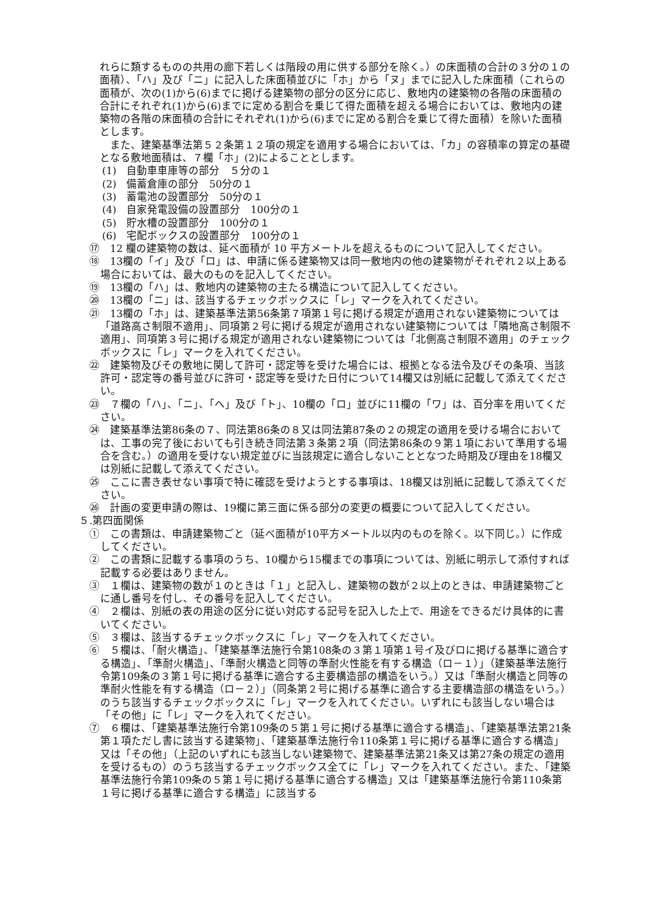れらに類するものの共用の廊下若しくは階段の用に供する部分を除く。）の床面積の合計の３分の１の面積）、「ハ」及び「ニ」に記入した床面積並びに「ホ」から「ヌ」までに記入した床面積（これらの面積が、次の(1)から(6)までに掲げる建築物の部分の区分に応じ、敷地内の建築物の各階の床面積の合計にそれぞれ(1)から(6)までに定める割合を乗じて得た面積を超える場合においては、敷地内の建築物の各階の床面積の合計にそれぞれ(1)から(6)までに定める割合を乗じて得た面積）を除いた面積とします。
また、建築基準法第５２条第１２項の規定を適用する場合においては、「カ」の容積率の算定の基礎となる敷地面積は、７欄「ホ」(2)によることとします。
(1)　自動車車庫等の部分　５分の１
(2)　備蓄倉庫の部分　50分の１
(3)　蓄電池の設置部分　50分の１
(4)　自家発電設備の設置部分　100分の１
(5)　貯水槽の設置部分　100分の１
(6)　宅配ボックスの設置部分　100分の１
⑰　12 欄の建築物の数は、延べ面積が 10 平方メートルを超えるものについて記入してください。
⑱　13欄の「イ」及び「ロ」は、申請に係る建築物又は同一敷地内の他の建築物がそれぞれ２以上ある場合においては、最大のものを記入してください。
⑲　13欄の「ハ」は、敷地内の建築物の主たる構造について記入してください。
⑳　13欄の「ニ」は、該当するチェックボックスに「レ」マークを入れてください。
㉑　13欄の「ホ」は、建築基準法第56条第７項第１号に掲げる規定が適用されない建築物については「道路高さ制限不適用」、同項第２号に掲げる規定が適用されない建築物については「隣地高さ制限不適用」、同項第３号に掲げる規定が適用されない建築物については「北側高さ制限不適用」のチェックボックスに「レ」マークを入れてください。
㉒　建築物及びその敷地に関して許可・認定等を受けた場合には、根拠となる法令及びその条項、当該許可・認定等の番号並びに許可・認定等を受けた日付について14欄又は別紙に記載して添えてください。
㉓　７欄の「ハ」、「ニ」、「へ」及び「ト」、10欄の「ロ」並びに11欄の「ワ」は、百分率を用いてください。
㉔　建築基準法第86条の７、同法第86条の８又は同法第87条の２の規定の適用を受ける場合においては、工事の完了後においても引き続き同法第３条第２項（同法第86条の９第１項において準用する場合を含む。）の適用を受けない規定並びに当該規定に適合しないこととなつた時期及び理由を18欄又は別紙に記載して添えてください。
㉕　ここに書き表せない事項で特に確認を受けようとする事項は、18欄又は別紙に記載して添えてください。
㉖　計画の変更申請の際は、19欄に第三面に係る部分の変更の概要について記入してください。
５.第四面関係
①　この書類は、申請建築物ごと（延べ面積が10平方メートル以内のものを除く。以下同じ。）に作成してください。
②　この書類に記載する事項のうち、10欄から15欄までの事項については、別紙に明示して添付すれば記載する必要はありません。
③　１欄は、建築物の数が１のときは「１」と記入し、建築物の数が２以上のときは、申請建築物ごとに通し番号を付し、その番号を記入してください。
④　２欄は、別紙の表の用途の区分に従い対応する記号を記入した上で、用途をできるだけ具体的に書いてください。
⑤　３欄は、該当するチェックボックスに「レ」マークを入れてください。
⑥　５欄は、「耐火構造」、「建築基準法施行令第108条の３第１項第１号イ及びロに掲げる基準に適合する構造」、「準耐火構造」、「準耐火構造と同等の準耐火性能を有する構造（ロ－１）」（建築基準法施行令第109条の３第１号に掲げる基準に適合する主要構造部の構造をいう。）又は「準耐火構造と同等の準耐火性能を有する構造（ロ－２）」（同条第２号に掲げる基準に適合する主要構造部の構造をいう。）のうち該当するチェックボックスに「レ」マークを入れてください。いずれにも該当しない場合は「その他」に「レ」マークを入れてください。
⑦　６欄は、「建築基準法施行令第109条の５第１号に掲げる基準に適合する構造」、「建築基準法第21条第１項ただし書に該当する建築物」、「建築基準法施行令110条第１号に掲げる基準に適合する構造」又は「その他」（上記のいずれにも該当しない建築物で、建築基準法第21条又は第27条の規定の適用を受けるもの）のうち該当するチェックボックス全てに「レ」マークを入れてください。また、「建築基準法施行令第109条の５第１号に掲げる基準に適合する構造」又は「建築基準法施行令第110条第１号に掲げる基準に適合する構造」に該当する